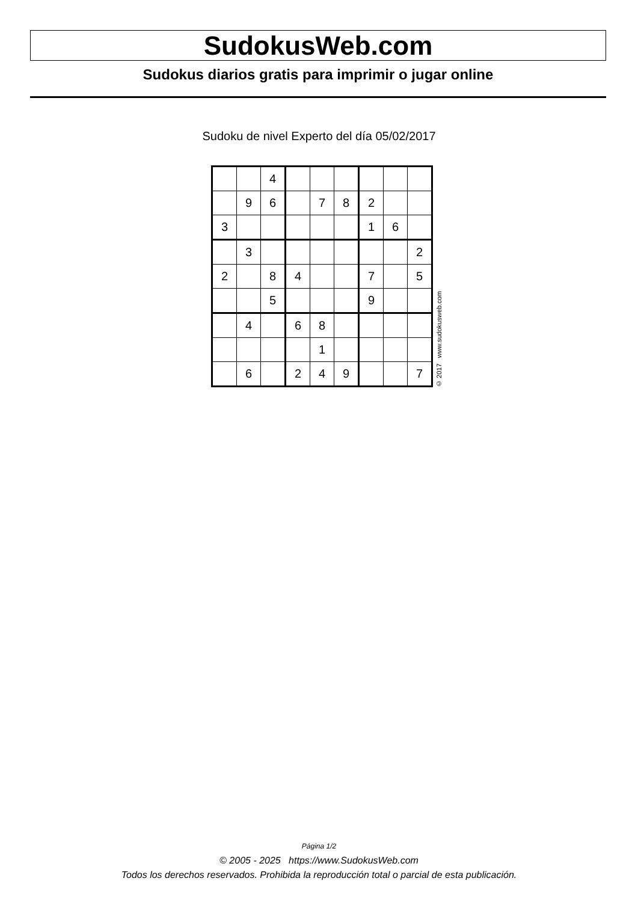SudokusWeb.com
Sudokus diarios gratis para imprimir o jugar online
Sudoku de nivel Experto del día 05/02/2017
| | | 4 | | | | | | |
| | 9 | 6 | | 7 | 8 | 2 | | |
| 3 | | | | | | 1 | 6 | |
| | 3 | | | | | | | 2 |
| 2 | | 8 | 4 | | | 7 | | 5 |
| | | 5 | | | | 9 | | |
| | 4 | | 6 | 8 | | | | |
| | | | | 1 | | | | |
| | 6 | | 2 | 4 | 9 | | | 7 |
© 2017 www.sudokusweb.com
Página 1/2
© 2005 - 2025 https://www.SudokusWeb.com
Todos los derechos reservados. Prohibida la reproducción total o parcial de esta publicación.